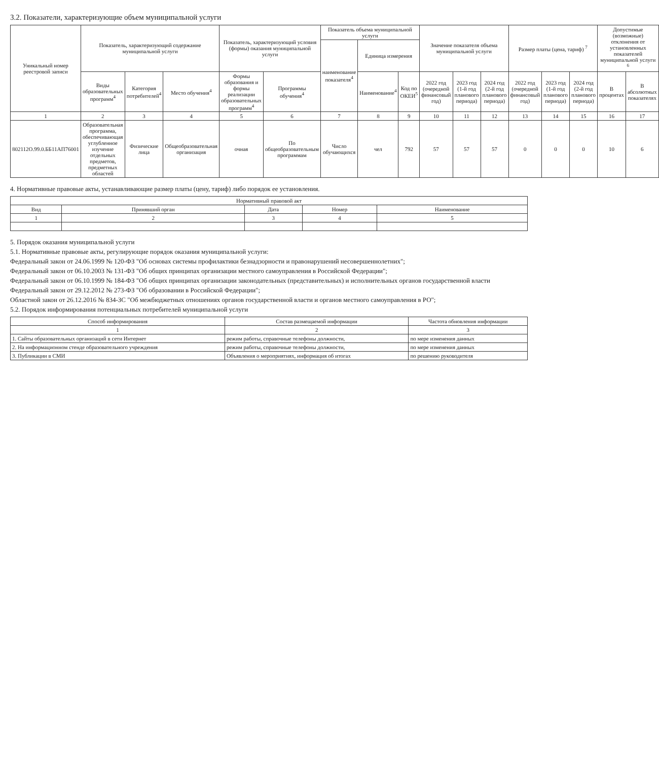3.2. Показатели, характеризующие объем муниципальной услуги
| Уникальный номер реестровой записи | Показатель, характеризующий содержание муниципальной услуги | | | Показатель, характеризующий условия (формы) оказания муниципальной услуги | | Показатель объема муниципальной услуги | | | Значение показателя объема муниципальной услуги | | | Размер платы (цена, тариф) <sup>7</sup> | | | Допустимые (возможные) отклонения от установленных показателей муниципальной услуги <sup>6</sup> | |
| --- | --- | --- | --- | --- | --- | --- | --- | --- | --- | --- | --- | --- | --- | --- | --- | --- |
| | | | | | | наименование показателя<sup>4</sup> | Единица измерения | | | | | | | | | |
| | Виды образовательных программ<sup>4</sup> | Категория потребителей<sup>4</sup> | Место обучения<sup>4</sup> | Формы образования и формы реализации образовательных программ<sup>4</sup> | Программы обучения<sup>4</sup> | | Наименование<sup>4</sup> | Код по ОКЕИ<sup>5</sup> | 2022 год (очередной финансовый год) | 2023 год (1-й год планового периода) | 2024 год (2-й год планового периода) | 2022 год (очередной финансовый год) | 2023 год (1-й год планового периода) | 2024 год (2-й год планового периода) | В процентах | В абсолютных показателях |
| 1 | 2 | 3 | 4 | 5 | 6 | 7 | 8 | 9 | 10 | 11 | 12 | 13 | 14 | 15 | 16 | 17 |
| 802112О.99.0.ББ11АП76001 | Образовательная программа, обеспечивающая углубленное изучение отдельных предметов, предметных областей | Физические лица | Общеобразовательная организация | очная | По общеобразовательным программам | Число обучающихся | чел | 792 | 57 | 57 | 57 | 0 | 0 | 0 | 10 | 6 |
4. Нормативные правовые акты, устанавливающие размер платы (цену, тариф) либо порядок ее установления.
| Нормативный правовой акт | | | | |
| --- | --- | --- | --- | --- |
| Вид | Принявший орган | Дата | Номер | Наименование |
| 1 | 2 | 3 | 4 | 5 |
5. Порядок оказания муниципальной услуги
5.1. Нормативные правовые акты, регулирующие порядок оказания муниципальной услуги:
Федеральный закон от 24.06.1999 № 120-ФЗ "Об основах системы профилактики безнадзорности и правонарушений несовершеннолетних";
Федеральный закон от 06.10.2003 № 131-ФЗ "Об общих принципах организации местного самоуправления в Российской Федерации";
Федеральный закон от 06.10.1999 № 184-ФЗ "Об общих принципах организации законодательных (представительных) и исполнительных органов государственной власти
Федеральный закон от 29.12.2012 № 273-ФЗ "Об образовании в Российской Федерации";
Областной закон от 26.12.2016 № 834-ЗС "Об межбюджетных отношениях органов государственной власти и органов местного самоуправления в РО";
5.2. Порядок информирования потенциальных потребителей муниципальной услуги
| Способ информирования | Состав размещаемой информации | Частота обновления информации |
| --- | --- | --- |
| 1 | 2 | 3 |
| 1. Сайты образовательных организаций в сети Интернет | режим работы, справочные телефоны должности, | по мере изменения данных |
| 2. На информационном стенде образовательного учреждения | режим работы, справочные телефоны должности, | по мере изменения данных |
| 3. Публикации в СМИ | Объявления о мероприятиях, информация об итогах | по решению руководителя |